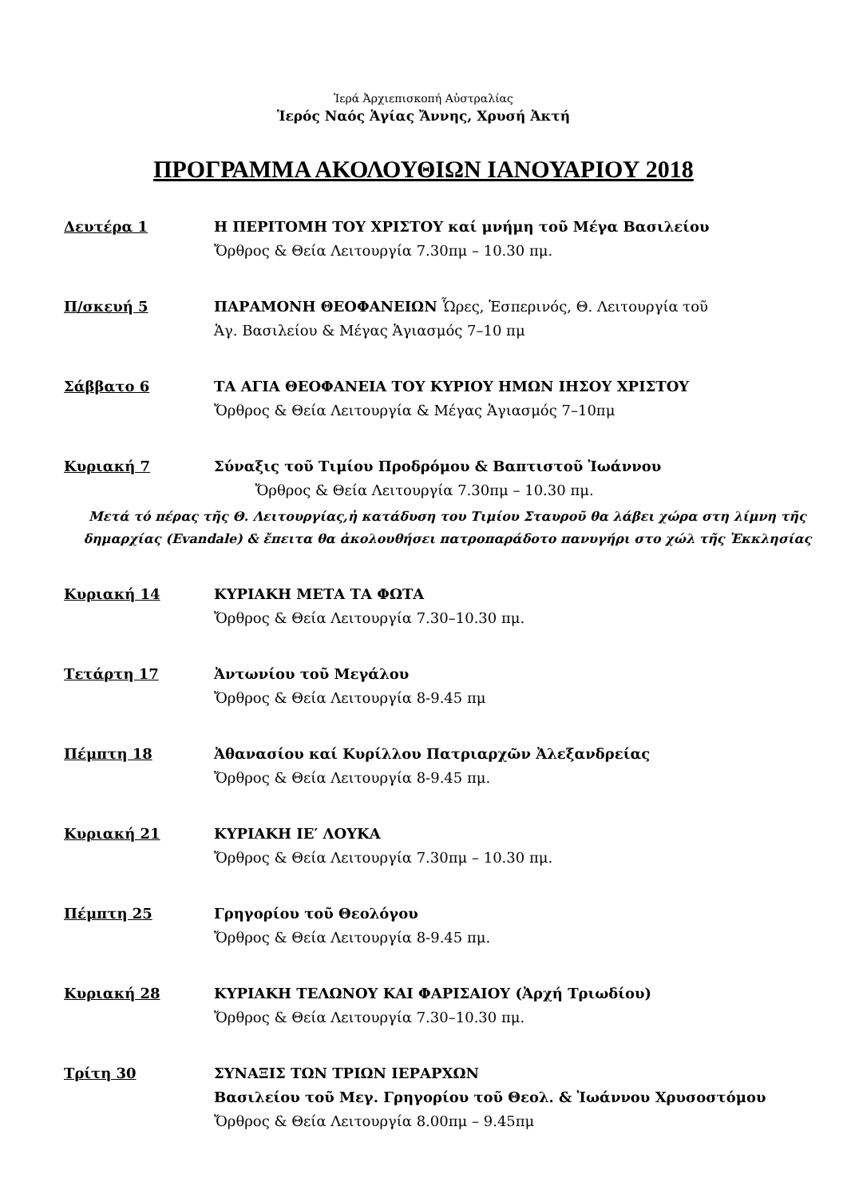Ἱερά Ἀρχιεπισκοπή Αὐστραλίας
Ἱερός Ναός Ἁγίας Ἄννης, Χρυσή Ἀκτή
ΠΡΟΓΡΑΜΜΑ ΑΚΟΛΟΥΘΙΩΝ ΙΑΝΟΥΑΡΙΟΥ 2018
Δευτέρα 1 Η ΠΕΡΙΤΟΜΗ ΤΟΥ ΧΡΙΣΤΟΥ καί μνήμη τοῦ Μέγα Βασιλείου
Ὄρθρος & Θεία Λειτουργία 7.30πμ – 10.30 πμ.
Π/σκευή 5 ΠΑΡΑΜΟΝΗ ΘΕΟΦΑΝΕΙΩΝ Ὧρες, Ἑσπερινός, Θ. Λειτουργία τοῦ
Ἁγ. Βασιλείου & Μέγας Ἁγιασμός 7–10 πμ
Σάββατο 6 ΤΑ ΑΓΙΑ ΘΕΟΦΑΝΕΙΑ ΤΟΥ ΚΥΡΙΟΥ ΗΜΩΝ ΙΗΣΟΥ ΧΡΙΣΤΟΥ
Ὄρθρος & Θεία Λειτουργία & Μέγας Ἁγιασμός 7–10πμ
Κυριακή 7 Σύναξις τοῦ Τιμίου Προδρόμου & Βαπτιστοῦ Ἰωάννου
Ὄρθρος & Θεία Λειτουργία 7.30πμ – 10.30 πμ.
Μετά τό πέρας τῆς Θ. Λειτουργίας,ἡ κατάδυση του Τιμίου Σταυροῦ θα λάβει χώρα στη λίμνη τῆς
δημαρχίας (Evandale) & ἔπειτα θα ἀκολουθήσει πατροπαράδοτο πανυγήρι στο χώλ τῆς Ἐκκλησίας
Κυριακή 14 ΚΥΡΙΑΚΗ ΜΕΤΑ ΤΑ ΦΩΤΑ
Ὄρθρος & Θεία Λειτουργία 7.30–10.30 πμ.
Τετάρτη 17 Ἀντωνίου τοῦ Μεγάλου
Ὄρθρος & Θεία Λειτουργία 8-9.45 πμ
Πέμπτη 18 Ἀθανασίου καί Κυρίλλου Πατριαρχῶν Ἀλεξανδρείας
Ὄρθρος & Θεία Λειτουργία 8-9.45 πμ.
Κυριακή 21 ΚΥΡΙΑΚΗ ΙΕ′ ΛΟΥΚΑ
Ὄρθρος & Θεία Λειτουργία 7.30πμ – 10.30 πμ.
Πέμπτη 25 Γρηγορίου τοῦ Θεολόγου
Ὄρθρος & Θεία Λειτουργία 8-9.45 πμ.
Κυριακή 28 ΚΥΡΙΑΚΗ ΤΕΛΩΝΟΥ ΚΑΙ ΦΑΡΙΣΑΙΟΥ (Ἀρχή Τριωδίου)
Ὄρθρος & Θεία Λειτουργία 7.30–10.30 πμ.
Τρίτη 30 ΣΥΝΑΞΙΣ ΤΩΝ ΤΡΙΩΝ ΙΕΡΑΡΧΩΝ
Βασιλείου τοῦ Μεγ. Γρηγορίου τοῦ Θεολ. & Ἰωάννου Χρυσοστόμου
Ὄρθρος & Θεία Λειτουργία 8.00πμ – 9.45πμ